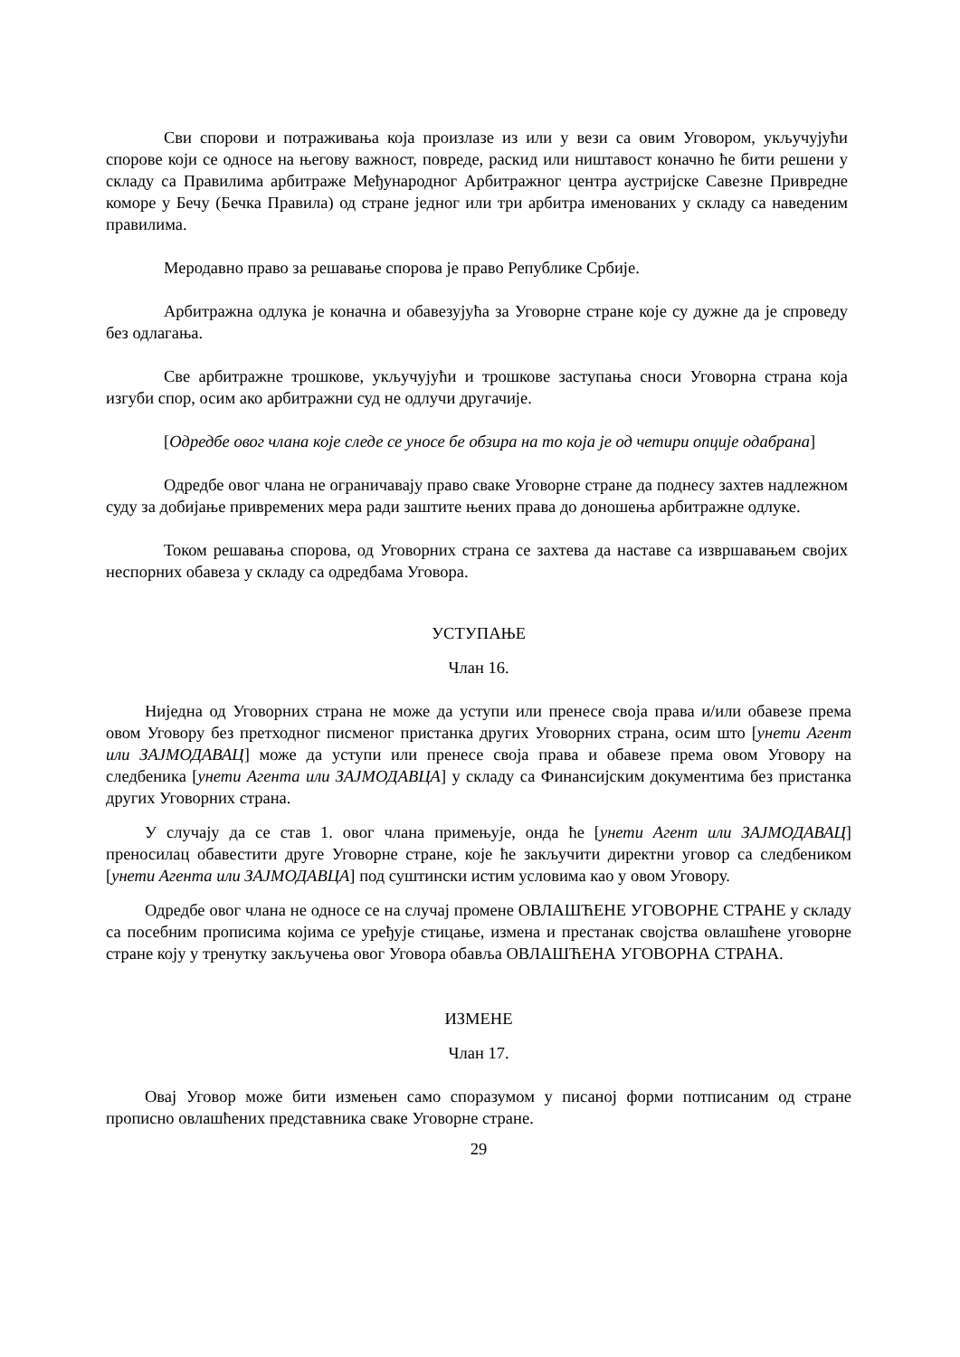Сви спорови и потраживања која произлазе из или у вези са овим Уговором, укључујући спорове који се односе на његову важност, повреде, раскид или ништавост коначно ће бити решени у складу са Правилима арбитраже Међународног Арбитражног центра аустријске Савезне Привредне коморе у Бечу (Бечка Правила) од стране једног или три арбитра именованих у складу са наведеним правилима.
Меродавно право за решавање спорова је право Републике Србије.
Арбитражна одлука је коначна и обавезујућа за Уговорне стране које су дужне да је спроведу без одлагања.
Све арбитражне трошкове, укључујући и трошкове заступања сноси Уговорна страна која изгуби спор, осим ако арбитражни суд не одлучи другачије.
[Одредбе овог члана које следе се уносе бе обзира на то која је од четири опције одабрана]
Одредбе овог члана не ограничавају право сваке Уговорне стране да поднесу захтев надлежном суду за добијање привремених мера ради заштите њених права до доношења арбитражне одлуке.
Током решавања спорова, од Уговорних страна се захтева да наставе са извршавањем својих неспорних обавеза у складу са одредбама Уговора.
УСТУПАЊЕ
Члан 16.
Ниједна од Уговорних страна не може да уступи или пренесе своја права и/или обавезе према овом Уговору без претходног писменог пристанка других Уговорних страна, осим што [унети Агент или ЗАЈМОДАВАЦ] може да уступи или пренесе своја права и обавезе према овом Уговору на следбеника [унети Агента или ЗАЈМОДАВЦА] у складу са Финансијским документима без пристанка других Уговорних страна.
У случају да се став 1. овог члана примењује, онда ће [унети Агент или ЗАЈМОДАВАЦ] преносилац обавестити друге Уговорне стране, које ће закључити директни уговор са следбеником [унети Агента или ЗАЈМОДАВЦА] под суштински истим условима као у овом Уговору.
Одредбе овог члана не односе се на случај промене ОВЛАШЋЕНЕ УГОВОРНЕ СТРАНЕ у складу са посебним прописима којима се уређује стицање, измена и престанак својства овлашћене уговорне стране коју у тренутку закључења овог Уговора обавља ОВЛАШЋЕНА УГОВОРНА СТРАНА.
ИЗМЕНЕ
Члан 17.
Овај Уговор може бити измењен само споразумом у писаној форми потписаним од стране прописно овлашћених представника сваке Уговорне стране.
29